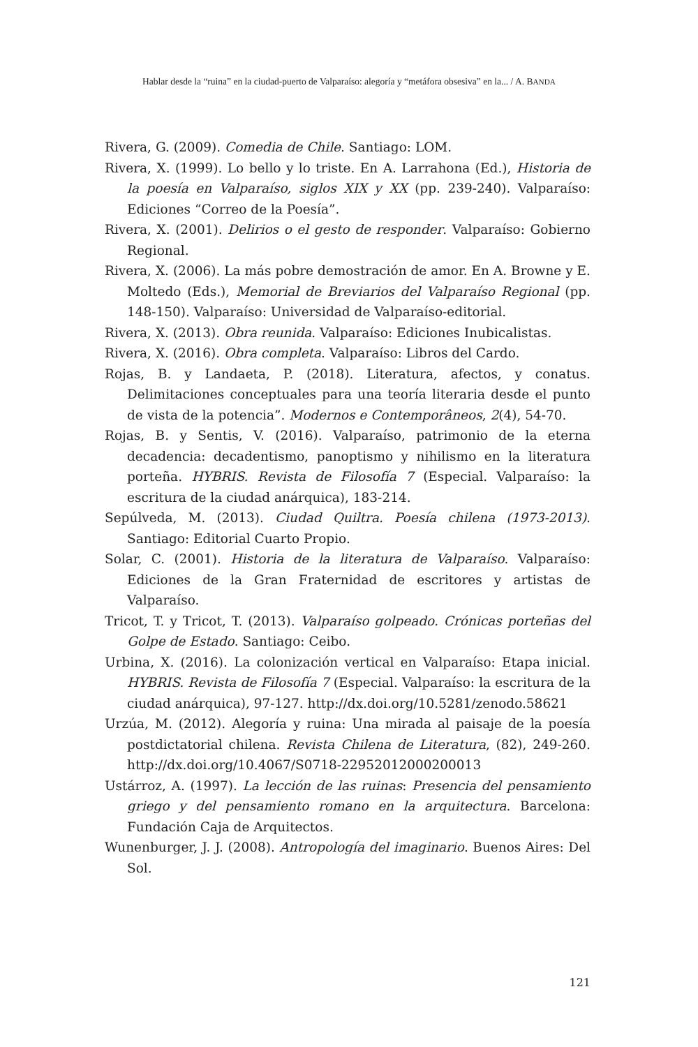Hablar desde la “ruina” en la ciudad-puerto de Valparaíso: alegoría y “metáfora obsesiva” en la... / A. BANDA
Rivera, G. (2009). Comedia de Chile. Santiago: LOM.
Rivera, X. (1999). Lo bello y lo triste. En A. Larrahona (Ed.), Historia de la poesía en Valparaíso, siglos XIX y XX (pp. 239-240). Valparaíso: Ediciones “Correo de la Poesía”.
Rivera, X. (2001). Delirios o el gesto de responder. Valparaíso: Gobierno Regional.
Rivera, X. (2006). La más pobre demostración de amor. En A. Browne y E. Moltedo (Eds.), Memorial de Breviarios del Valparaíso Regional (pp. 148-150). Valparaíso: Universidad de Valparaíso-editorial.
Rivera, X. (2013). Obra reunida. Valparaíso: Ediciones Inubicalistas.
Rivera, X. (2016). Obra completa. Valparaíso: Libros del Cardo.
Rojas, B. y Landaeta, P. (2018). Literatura, afectos, y conatus. Delimitaciones conceptuales para una teoría literaria desde el punto de vista de la potencia”. Modernos e Contemporâneos, 2(4), 54-70.
Rojas, B. y Sentis, V. (2016). Valparaíso, patrimonio de la eterna decadencia: decadentismo, panoptismo y nihilismo en la literatura porteña. HYBRIS. Revista de Filosofía 7 (Especial. Valparaíso: la escritura de la ciudad anárquica), 183-214.
Sepúlveda, M. (2013). Ciudad Quiltra. Poesía chilena (1973-2013). Santiago: Editorial Cuarto Propio.
Solar, C. (2001). Historia de la literatura de Valparaíso. Valparaíso: Ediciones de la Gran Fraternidad de escritores y artistas de Valparaíso.
Tricot, T. y Tricot, T. (2013). Valparaíso golpeado. Crónicas porteñas del Golpe de Estado. Santiago: Ceibo.
Urbina, X. (2016). La colonización vertical en Valparaíso: Etapa inicial. HYBRIS. Revista de Filosofía 7 (Especial. Valparaíso: la escritura de la ciudad anárquica), 97-127. http://dx.doi.org/10.5281/zenodo.58621
Urzúa, M. (2012). Alegoría y ruina: Una mirada al paisaje de la poesía postdictatorial chilena. Revista Chilena de Literatura, (82), 249-260. http://dx.doi.org/10.4067/S0718-22952012000200013
Ustárroz, A. (1997). La lección de las ruinas: Presencia del pensamiento griego y del pensamiento romano en la arquitectura. Barcelona: Fundación Caja de Arquitectos.
Wunenburger, J. J. (2008). Antropología del imaginario. Buenos Aires: Del Sol.
121